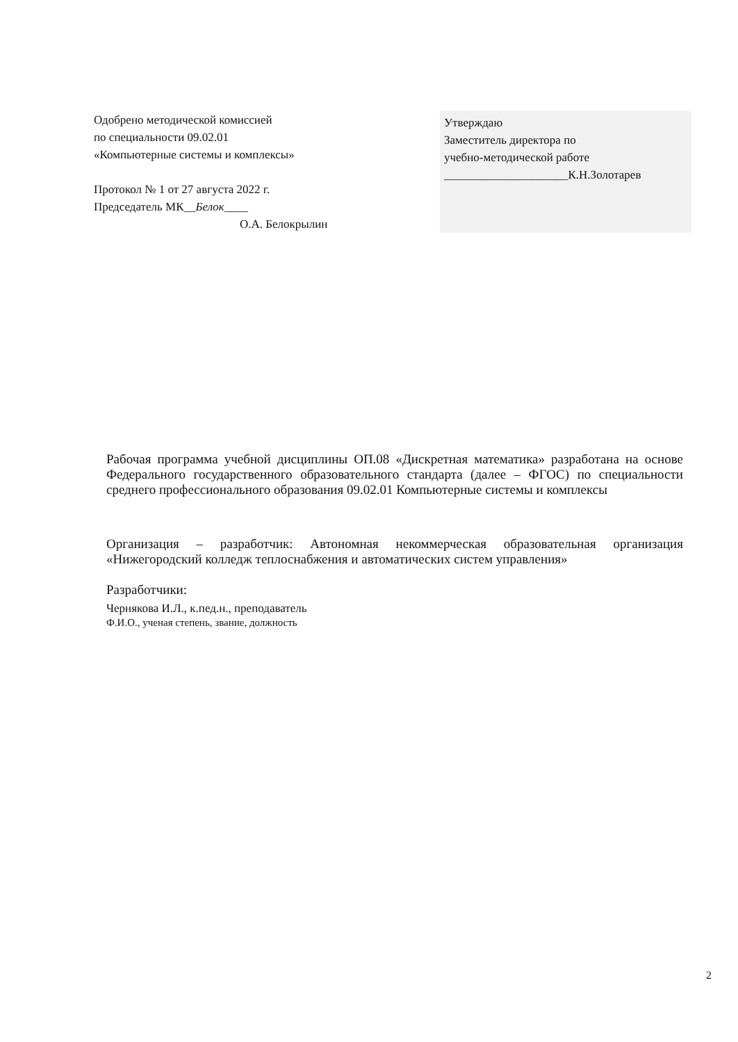Одобрено методической комиссией
по специальности 09.02.01
«Компьютерные системы и комплексы»
Протокол № 1 от 27 августа 2022 г.
Председатель МК__Белок____
О.А. Белокрылин
Утверждаю
Заместитель директора по
учебно-методической работе
_____________________К.Н.Золотарев
Рабочая программа учебной дисциплины ОП.08 «Дискретная математика» разработана на основе Федерального государственного образовательного стандарта (далее – ФГОС) по специальности среднего профессионального образования 09.02.01 Компьютерные системы и комплексы
Организация – разработчик: Автономная некоммерческая образовательная организация «Нижегородский колледж теплоснабжения и автоматических систем управления»
Разработчики:
Чернякова И.Л., к.пед.н., преподаватель
Ф.И.О., ученая степень, звание, должность
2